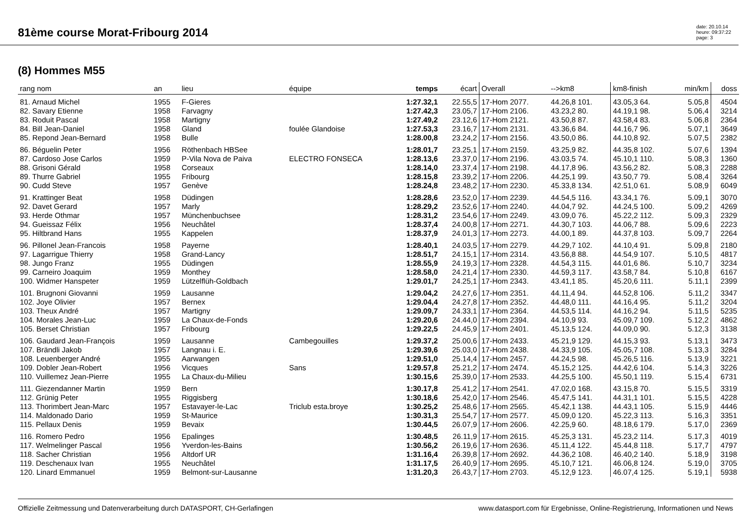81ème course Morat-Fribourg 2014
date: 20.10.14
heure: 09:37:22
page: 3
(8) Hommes M55
| rang nom | an | lieu | équipe | temps | écart | Overall | -->km8 | km8-finish | min/km | doss |
| --- | --- | --- | --- | --- | --- | --- | --- | --- | --- | --- |
| 81. Arnaud Michel | 1955 | F-Gieres | | 1:27.32,1 | 22.55,5 | 17-Hom 2077. | 44.26,8 101. | 43.05,3 64. | 5.05,8 | 4504 |
| 82. Savary Etienne | 1958 | Farvagny | | 1:27.42,3 | 23.05,7 | 17-Hom 2106. | 43.23,2 80. | 44.19,1 98. | 5.06,4 | 3214 |
| 83. Roduit Pascal | 1958 | Martigny | | 1:27.49,2 | 23.12,6 | 17-Hom 2121. | 43.50,8 87. | 43.58,4 83. | 5.06,8 | 2364 |
| 84. Bill Jean-Daniel | 1958 | Gland | foulée Glandoise | 1:27.53,3 | 23.16,7 | 17-Hom 2131. | 43.36,6 84. | 44.16,7 96. | 5.07,1 | 3649 |
| 85. Repond Jean-Bernard | 1958 | Bulle | | 1:28.00,8 | 23.24,2 | 17-Hom 2156. | 43.50,0 86. | 44.10,8 92. | 5.07,5 | 2382 |
| 86. Béguelin Peter | 1956 | Röthenbach HBSee | | 1:28.01,7 | 23.25,1 | 17-Hom 2159. | 43.25,9 82. | 44.35,8 102. | 5.07,6 | 1394 |
| 87. Cardoso Jose Carlos | 1959 | P-Vila Nova de Paiva | ELECTRO FONSECA | 1:28.13,6 | 23.37,0 | 17-Hom 2196. | 43.03,5 74. | 45.10,1 110. | 5.08,3 | 1360 |
| 88. Grisoni Gérald | 1958 | Corseaux | | 1:28.14,0 | 23.37,4 | 17-Hom 2198. | 44.17,8 96. | 43.56,2 82. | 5.08,3 | 2288 |
| 89. Thurre Gabriel | 1955 | Fribourg | | 1:28.15,8 | 23.39,2 | 17-Hom 2206. | 44.25,1 99. | 43.50,7 79. | 5.08,4 | 3264 |
| 90. Cudd Steve | 1957 | Genève | | 1:28.24,8 | 23.48,2 | 17-Hom 2230. | 45.33,8 134. | 42.51,0 61. | 5.08,9 | 6049 |
| 91. Krattinger Beat | 1958 | Düdingen | | 1:28.28,6 | 23.52,0 | 17-Hom 2239. | 44.54,5 116. | 43.34,1 76. | 5.09,1 | 3070 |
| 92. Davet Gerard | 1957 | Marly | | 1:28.29,2 | 23.52,6 | 17-Hom 2240. | 44.04,7 92. | 44.24,5 100. | 5.09,2 | 4269 |
| 93. Herde Othmar | 1957 | Münchenbuchsee | | 1:28.31,2 | 23.54,6 | 17-Hom 2249. | 43.09,0 76. | 45.22,2 112. | 5.09,3 | 2329 |
| 94. Gueissaz Félix | 1956 | Neuchâtel | | 1:28.37,4 | 24.00,8 | 17-Hom 2271. | 44.30,7 103. | 44.06,7 88. | 5.09,6 | 2223 |
| 95. Hiltbrand Hans | 1955 | Kappelen | | 1:28.37,9 | 24.01,3 | 17-Hom 2273. | 44.00,1 89. | 44.37,8 103. | 5.09,7 | 2264 |
| 96. Pillonel Jean-Francois | 1958 | Payerne | | 1:28.40,1 | 24.03,5 | 17-Hom 2279. | 44.29,7 102. | 44.10,4 91. | 5.09,8 | 2180 |
| 97. Lagarrigue Thierry | 1958 | Grand-Lancy | | 1:28.51,7 | 24.15,1 | 17-Hom 2314. | 43.56,8 88. | 44.54,9 107. | 5.10,5 | 4817 |
| 98. Jungo Franz | 1955 | Düdingen | | 1:28.55,9 | 24.19,3 | 17-Hom 2328. | 44.54,3 115. | 44.01,6 86. | 5.10,7 | 3234 |
| 99. Carneiro Joaquim | 1959 | Monthey | | 1:28.58,0 | 24.21,4 | 17-Hom 2330. | 44.59,3 117. | 43.58,7 84. | 5.10,8 | 6167 |
| 100. Widmer Hanspeter | 1959 | Lützelflüh-Goldbach | | 1:29.01,7 | 24.25,1 | 17-Hom 2343. | 43.41,1 85. | 45.20,6 111. | 5.11,1 | 2399 |
| 101. Brugnoni Giovanni | 1959 | Lausanne | | 1:29.04,2 | 24.27,6 | 17-Hom 2351. | 44.11,4 94. | 44.52,8 106. | 5.11,2 | 3347 |
| 102. Joye Olivier | 1957 | Bernex | | 1:29.04,4 | 24.27,8 | 17-Hom 2352. | 44.48,0 111. | 44.16,4 95. | 5.11,2 | 3204 |
| 103. Theux André | 1957 | Martigny | | 1:29.09,7 | 24.33,1 | 17-Hom 2364. | 44.53,5 114. | 44.16,2 94. | 5.11,5 | 5235 |
| 104. Morales Jean-Luc | 1959 | La Chaux-de-Fonds | | 1:29.20,6 | 24.44,0 | 17-Hom 2394. | 44.10,9 93. | 45.09,7 109. | 5.12,2 | 4862 |
| 105. Berset Christian | 1957 | Fribourg | | 1:29.22,5 | 24.45,9 | 17-Hom 2401. | 45.13,5 124. | 44.09,0 90. | 5.12,3 | 3138 |
| 106. Gaudard Jean-François | 1959 | Lausanne | Cambegouilles | 1:29.37,2 | 25.00,6 | 17-Hom 2433. | 45.21,9 129. | 44.15,3 93. | 5.13,1 | 3473 |
| 107. Brändli Jakob | 1957 | Langnau i. E. | | 1:29.39,6 | 25.03,0 | 17-Hom 2438. | 44.33,9 105. | 45.05,7 108. | 5.13,3 | 3284 |
| 108. Leuenberger André | 1955 | Aarwangen | | 1:29.51,0 | 25.14,4 | 17-Hom 2457. | 44.24,5 98. | 45.26,5 116. | 5.13,9 | 3221 |
| 109. Dobler Jean-Robert | 1956 | Vicques | Sans | 1:29.57,8 | 25.21,2 | 17-Hom 2474. | 45.15,2 125. | 44.42,6 104. | 5.14,3 | 3226 |
| 110. Vuillemez Jean-Pierre | 1955 | La Chaux-du-Milieu | | 1:30.15,6 | 25.39,0 | 17-Hom 2533. | 44.25,5 100. | 45.50,1 119. | 5.15,4 | 6731 |
| 111. Giezendanner Martin | 1959 | Bern | | 1:30.17,8 | 25.41,2 | 17-Hom 2541. | 47.02,0 168. | 43.15,8 70. | 5.15,5 | 3319 |
| 112. Grünig Peter | 1955 | Riggisberg | | 1:30.18,6 | 25.42,0 | 17-Hom 2546. | 45.47,5 141. | 44.31,1 101. | 5.15,5 | 4228 |
| 113. Thorimbert Jean-Marc | 1957 | Estavayer-le-Lac | Triclub esta.broye | 1:30.25,2 | 25.48,6 | 17-Hom 2565. | 45.42,1 138. | 44.43,1 105. | 5.15,9 | 4446 |
| 114. Maldonado Dario | 1959 | St-Maurice | | 1:30.31,3 | 25.54,7 | 17-Hom 2577. | 45.09,0 120. | 45.22,3 113. | 5.16,3 | 3351 |
| 115. Pellaux Denis | 1959 | Bevaix | | 1:30.44,5 | 26.07,9 | 17-Hom 2606. | 42.25,9 60. | 48.18,6 179. | 5.17,0 | 2369 |
| 116. Romero Pedro | 1956 | Epalinges | | 1:30.48,5 | 26.11,9 | 17-Hom 2615. | 45.25,3 131. | 45.23,2 114. | 5.17,3 | 4019 |
| 117. Welmelinger Pascal | 1956 | Yverdon-les-Bains | | 1:30.56,2 | 26.19,6 | 17-Hom 2636. | 45.11,4 122. | 45.44,8 118. | 5.17,7 | 4797 |
| 118. Sacher Christian | 1956 | Altdorf UR | | 1:31.16,4 | 26.39,8 | 17-Hom 2692. | 44.36,2 108. | 46.40,2 140. | 5.18,9 | 3198 |
| 119. Deschenaux Ivan | 1955 | Neuchâtel | | 1:31.17,5 | 26.40,9 | 17-Hom 2695. | 45.10,7 121. | 46.06,8 124. | 5.19,0 | 3705 |
| 120. Linard Emmanuel | 1959 | Belmont-sur-Lausanne | | 1:31.20,3 | 26.43,7 | 17-Hom 2703. | 45.12,9 123. | 46.07,4 125. | 5.19,1 | 5938 |
Offizielle Zeitmessung und Datenverarbeitung durch DATASPORT, CH-Gerlafingen www.datasport.com für Ergebnisse, Online-Registrierung, Informationen und News